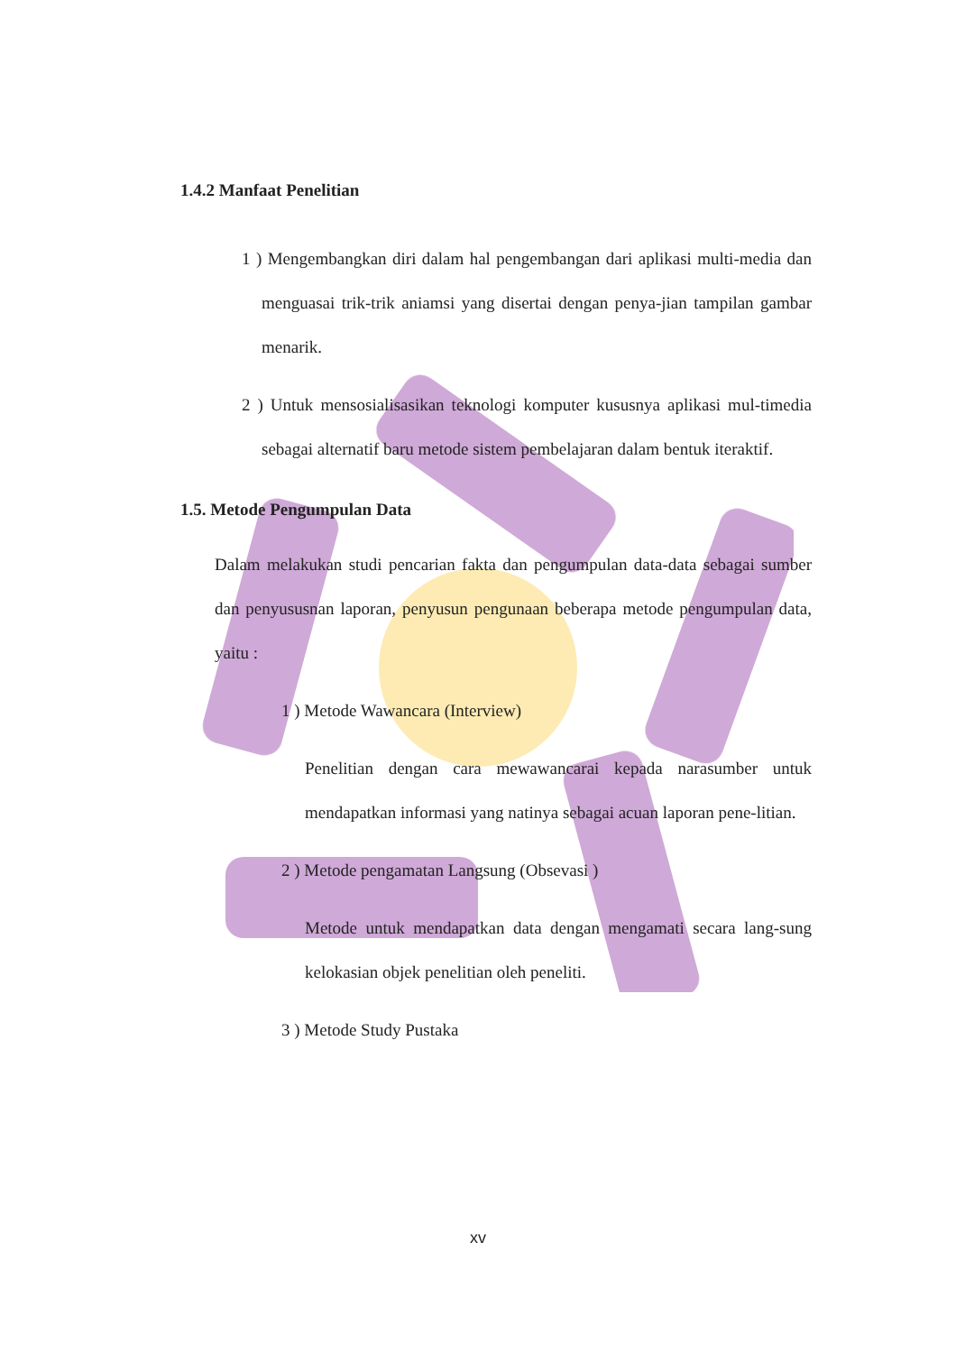1.4.2 Manfaat Penelitian
1 ) Mengembangkan diri dalam hal pengembangan dari aplikasi multi-media dan menguasai trik-trik aniamsi yang disertai dengan penya-jian tampilan gambar menarik.
2 ) Untuk mensosialisasikan teknologi komputer kususnya aplikasi mul-timedia sebagai alternatif baru metode sistem pembelajaran dalam bentuk iteraktif.
1.5. Metode Pengumpulan Data
Dalam melakukan studi pencarian fakta dan pengumpulan data-data sebagai sumber dan penyususnan laporan, penyusun pengunaan beberapa metode pengumpulan data, yaitu :
1 ) Metode Wawancara (Interview)
Penelitian dengan cara mewawancarai kepada narasumber untuk mendapatkan informasi yang natinya sebagai acuan laporan pene-litian.
2 ) Metode pengamatan Langsung (Obsevasi )
Metode untuk mendapatkan data dengan mengamati secara lang-sung kelokasian objek penelitian oleh peneliti.
3 ) Metode Study Pustaka
xv